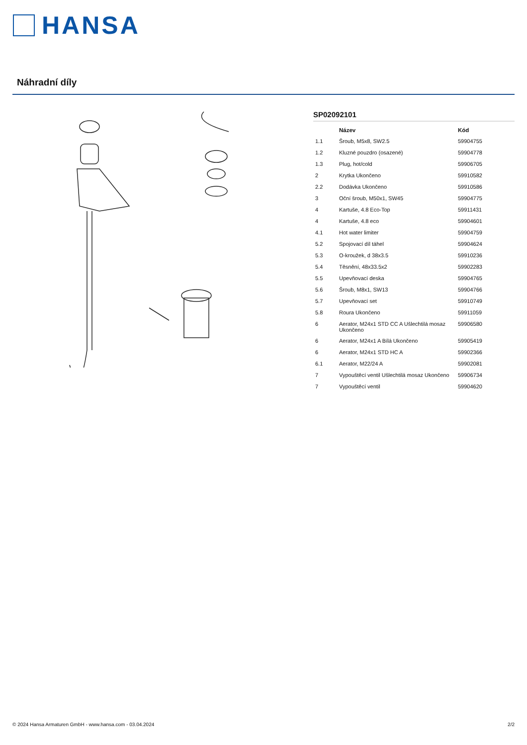HANSA
Náhradní díly
SP02092101
| | Název | Kód |
| --- | --- | --- |
| 1.1 | Šroub, M5x8, SW2.5 | 59904755 |
| 1.2 | Kluzné pouzdro (osazené) | 59904778 |
| 1.3 | Plug, hot/cold | 59906705 |
| 2 | Krytka Ukončeno | 59910582 |
| 2.2 | Dodávka Ukončeno | 59910586 |
| 3 | Oční šroub, M50x1, SW45 | 59904775 |
| 4 | Kartuše, 4.8 Eco-Top | 59911431 |
| 4 | Kartuše, 4.8 eco | 59904601 |
| 4.1 | Hot water limiter | 59904759 |
| 5.2 | Spojovací díl táhel | 59904624 |
| 5.3 | O-kroužek, d 38x3.5 | 59910236 |
| 5.4 | Těsnění, 48x33.5x2 | 59902283 |
| 5.5 | Upevňovací deska | 59904765 |
| 5.6 | Šroub, M8x1, SW13 | 59904766 |
| 5.7 | Upevňovací set | 59910749 |
| 5.8 | Roura Ukončeno | 59911059 |
| 6 | Aerator, M24x1 STD CC A Ušlechtilá mosaz Ukončeno | 59906580 |
| 6 | Aerator, M24x1 A Bílá Ukončeno | 59905419 |
| 6 | Aerator, M24x1 STD HC A | 59902366 |
| 6.1 | Aerator, M22/24 A | 59902081 |
| 7 | Vypouštěcí ventil Ušlechtilá mosaz Ukončeno | 59906734 |
| 7 | Vypouštěcí ventil | 59904620 |
© 2024 Hansa Armaturen GmbH - www.hansa.com - 03.04.2024 2/2